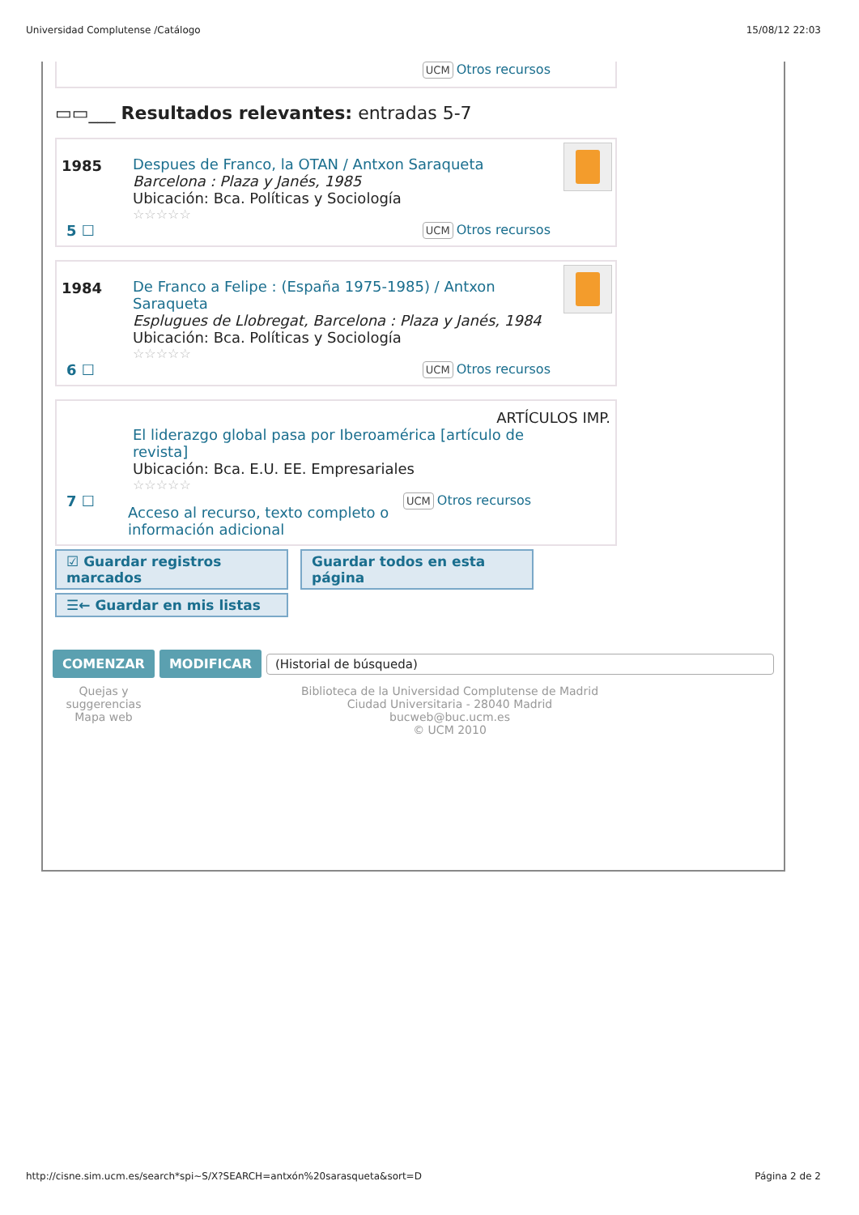Universidad Complutense /Catálogo 15/08/12 22:03
UCM Otros recursos
▭▭___ Resultados relevantes: entradas 5-7
1985 Despues de Franco, la OTAN / Antxon Saraqueta
Barcelona : Plaza y Janés, 1985
Ubicación: Bca. Políticas y Sociología
☆☆☆☆☆
5 ☐
UCM Otros recursos
1984 De Franco a Felipe : (España 1975-1985) / Antxon Saraqueta
Esplugues de Llobregat, Barcelona : Plaza y Janés, 1984
Ubicación: Bca. Políticas y Sociología
☆☆☆☆☆
6 ☐
UCM Otros recursos
ARTÍCULOS IMP.
El liderazgo global pasa por Iberoamérica [artículo de revista]
Ubicación: Bca. E.U. EE. Empresariales
☆☆☆☆☆
7 ☐
Acceso al recurso, texto completo o información adicional
UCM Otros recursos
☑ Guardar registros marcados Guardar todos en esta página
☰← Guardar en mis listas
COMENZAR MODIFICAR (Historial de búsqueda)
Quejas y suggerencias
Mapa web
Biblioteca de la Universidad Complutense de Madrid
Ciudad Universitaria - 28040 Madrid
bucweb@buc.ucm.es
© UCM 2010
http://cisne.sim.ucm.es/search*spi~S/X?SEARCH=antxón%20sarasqueta&sort=D Página 2 de 2